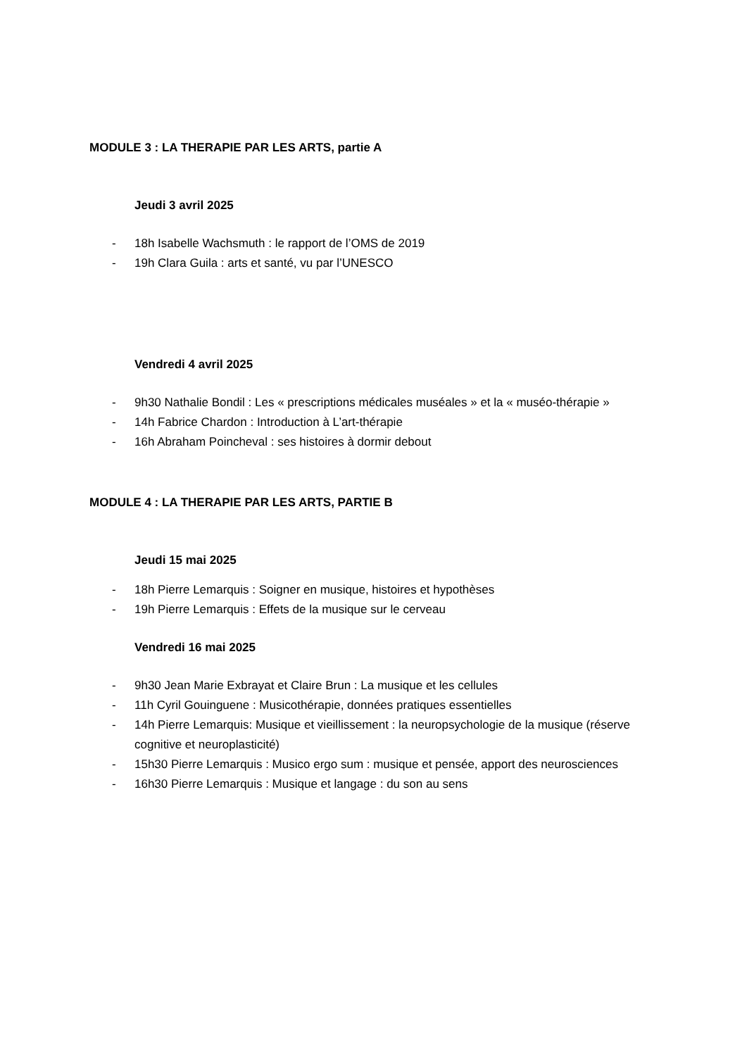MODULE 3 : LA THERAPIE PAR LES ARTS, partie A
Jeudi 3 avril 2025
- 18h Isabelle Wachsmuth : le rapport de l’OMS de 2019
- 19h Clara Guila : arts et santé, vu par l’UNESCO
Vendredi 4 avril 2025
- 9h30 Nathalie Bondil : Les « prescriptions médicales muséales » et la « muséo-thérapie »
- 14h Fabrice Chardon : Introduction à L’art-thérapie
- 16h Abraham Poincheval : ses histoires à dormir debout
MODULE 4 : LA THERAPIE PAR LES ARTS, PARTIE B
Jeudi 15 mai 2025
- 18h Pierre Lemarquis : Soigner en musique, histoires et hypothèses
- 19h Pierre Lemarquis : Effets de la musique sur le cerveau
Vendredi 16 mai 2025
- 9h30 Jean Marie Exbrayat et Claire Brun : La musique et les cellules
- 11h Cyril Gouinguene : Musicothérapie, données pratiques essentielles
- 14h Pierre Lemarquis: Musique et vieillissement : la neuropsychologie de la musique (réserve cognitive et neuroplasticité)
- 15h30 Pierre Lemarquis : Musico ergo sum : musique et pensée, apport des neurosciences
- 16h30 Pierre Lemarquis : Musique et langage : du son au sens